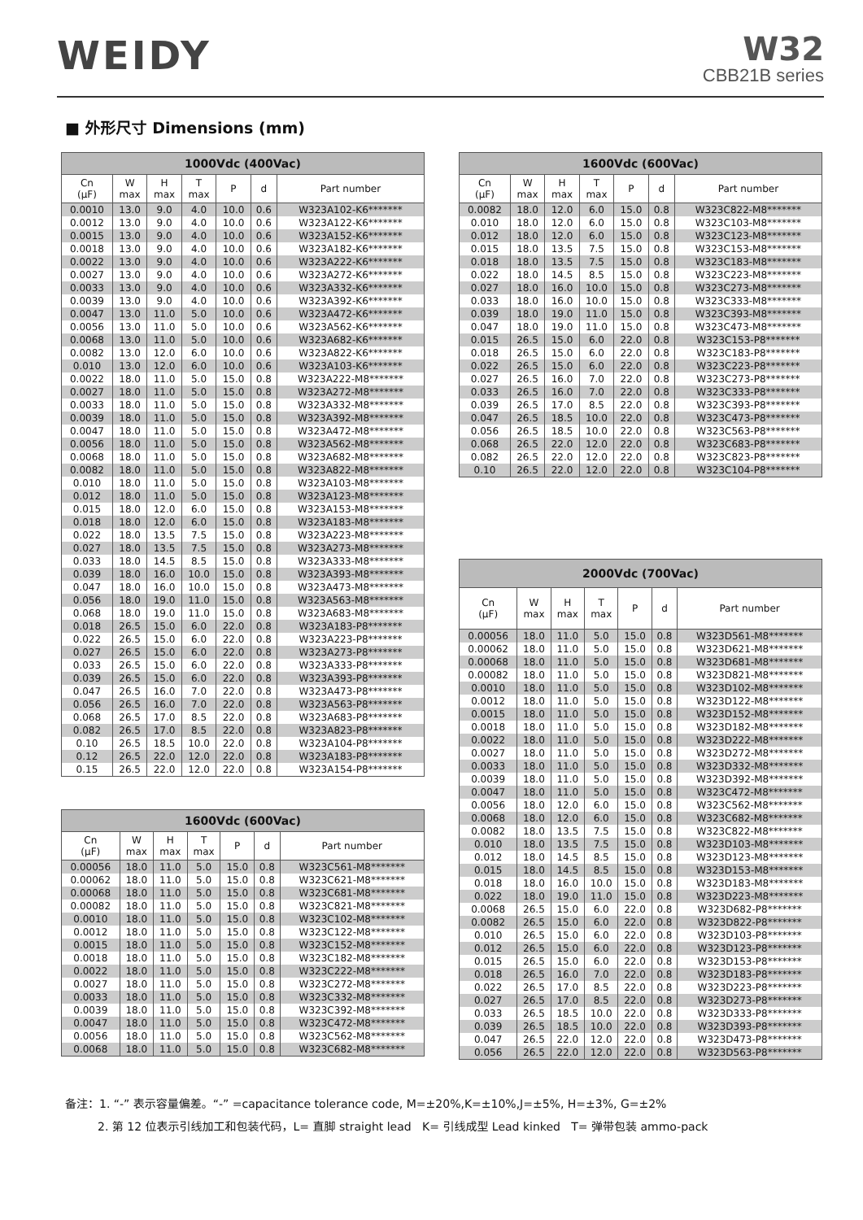WEIDY
W32
CBB21B series
■ 外形尺寸 Dimensions (mm)
| 1000Vdc (400Vac) | | | | | | |
| --- | --- | --- | --- | --- | --- | --- |
| Cn (μF) | W max | H max | T max | P | d | Part number |
| 0.0010 | 13.0 | 9.0 | 4.0 | 10.0 | 0.6 | W323A102-K6******* |
| 0.0012 | 13.0 | 9.0 | 4.0 | 10.0 | 0.6 | W323A122-K6******* |
| 0.0015 | 13.0 | 9.0 | 4.0 | 10.0 | 0.6 | W323A152-K6******* |
| 0.0018 | 13.0 | 9.0 | 4.0 | 10.0 | 0.6 | W323A182-K6******* |
| 0.0022 | 13.0 | 9.0 | 4.0 | 10.0 | 0.6 | W323A222-K6******* |
| 0.0027 | 13.0 | 9.0 | 4.0 | 10.0 | 0.6 | W323A272-K6******* |
| 0.0033 | 13.0 | 9.0 | 4.0 | 10.0 | 0.6 | W323A332-K6******* |
| 0.0039 | 13.0 | 9.0 | 4.0 | 10.0 | 0.6 | W323A392-K6******* |
| 0.0047 | 13.0 | 11.0 | 5.0 | 10.0 | 0.6 | W323A472-K6******* |
| 0.0056 | 13.0 | 11.0 | 5.0 | 10.0 | 0.6 | W323A562-K6******* |
| 0.0068 | 13.0 | 11.0 | 5.0 | 10.0 | 0.6 | W323A682-K6******* |
| 0.0082 | 13.0 | 12.0 | 6.0 | 10.0 | 0.6 | W323A822-K6******* |
| 0.010 | 13.0 | 12.0 | 6.0 | 10.0 | 0.6 | W323A103-K6******* |
| 0.0022 | 18.0 | 11.0 | 5.0 | 15.0 | 0.8 | W323A222-M8******* |
| 0.0027 | 18.0 | 11.0 | 5.0 | 15.0 | 0.8 | W323A272-M8******* |
| 0.0033 | 18.0 | 11.0 | 5.0 | 15.0 | 0.8 | W323A332-M8******* |
| 0.0039 | 18.0 | 11.0 | 5.0 | 15.0 | 0.8 | W323A392-M8******* |
| 0.0047 | 18.0 | 11.0 | 5.0 | 15.0 | 0.8 | W323A472-M8******* |
| 0.0056 | 18.0 | 11.0 | 5.0 | 15.0 | 0.8 | W323A562-M8******* |
| 0.0068 | 18.0 | 11.0 | 5.0 | 15.0 | 0.8 | W323A682-M8******* |
| 0.0082 | 18.0 | 11.0 | 5.0 | 15.0 | 0.8 | W323A822-M8******* |
| 0.010 | 18.0 | 11.0 | 5.0 | 15.0 | 0.8 | W323A103-M8******* |
| 0.012 | 18.0 | 11.0 | 5.0 | 15.0 | 0.8 | W323A123-M8******* |
| 0.015 | 18.0 | 12.0 | 6.0 | 15.0 | 0.8 | W323A153-M8******* |
| 0.018 | 18.0 | 12.0 | 6.0 | 15.0 | 0.8 | W323A183-M8******* |
| 0.022 | 18.0 | 13.5 | 7.5 | 15.0 | 0.8 | W323A223-M8******* |
| 0.027 | 18.0 | 13.5 | 7.5 | 15.0 | 0.8 | W323A273-M8******* |
| 0.033 | 18.0 | 14.5 | 8.5 | 15.0 | 0.8 | W323A333-M8******* |
| 0.039 | 18.0 | 16.0 | 10.0 | 15.0 | 0.8 | W323A393-M8******* |
| 0.047 | 18.0 | 16.0 | 10.0 | 15.0 | 0.8 | W323A473-M8******* |
| 0.056 | 18.0 | 19.0 | 11.0 | 15.0 | 0.8 | W323A563-M8******* |
| 0.068 | 18.0 | 19.0 | 11.0 | 15.0 | 0.8 | W323A683-M8******* |
| 0.018 | 26.5 | 15.0 | 6.0 | 22.0 | 0.8 | W323A183-P8******* |
| 0.022 | 26.5 | 15.0 | 6.0 | 22.0 | 0.8 | W323A223-P8******* |
| 0.027 | 26.5 | 15.0 | 6.0 | 22.0 | 0.8 | W323A273-P8******* |
| 0.033 | 26.5 | 15.0 | 6.0 | 22.0 | 0.8 | W323A333-P8******* |
| 0.039 | 26.5 | 15.0 | 6.0 | 22.0 | 0.8 | W323A393-P8******* |
| 0.047 | 26.5 | 16.0 | 7.0 | 22.0 | 0.8 | W323A473-P8******* |
| 0.056 | 26.5 | 16.0 | 7.0 | 22.0 | 0.8 | W323A563-P8******* |
| 0.068 | 26.5 | 17.0 | 8.5 | 22.0 | 0.8 | W323A683-P8******* |
| 0.082 | 26.5 | 17.0 | 8.5 | 22.0 | 0.8 | W323A823-P8******* |
| 0.10 | 26.5 | 18.5 | 10.0 | 22.0 | 0.8 | W323A104-P8******* |
| 0.12 | 26.5 | 22.0 | 12.0 | 22.0 | 0.8 | W323A183-P8******* |
| 0.15 | 26.5 | 22.0 | 12.0 | 22.0 | 0.8 | W323A154-P8******* |
| 1600Vdc (600Vac) | | | | | | |
| --- | --- | --- | --- | --- | --- | --- |
| Cn (μF) | W max | H max | T max | P | d | Part number |
| 0.00056 | 18.0 | 11.0 | 5.0 | 15.0 | 0.8 | W323C561-M8******* |
| 0.00062 | 18.0 | 11.0 | 5.0 | 15.0 | 0.8 | W323C621-M8******* |
| 0.00068 | 18.0 | 11.0 | 5.0 | 15.0 | 0.8 | W323C681-M8******* |
| 0.00082 | 18.0 | 11.0 | 5.0 | 15.0 | 0.8 | W323C821-M8******* |
| 0.0010 | 18.0 | 11.0 | 5.0 | 15.0 | 0.8 | W323C102-M8******* |
| 0.0012 | 18.0 | 11.0 | 5.0 | 15.0 | 0.8 | W323C122-M8******* |
| 0.0015 | 18.0 | 11.0 | 5.0 | 15.0 | 0.8 | W323C152-M8******* |
| 0.0018 | 18.0 | 11.0 | 5.0 | 15.0 | 0.8 | W323C182-M8******* |
| 0.0022 | 18.0 | 11.0 | 5.0 | 15.0 | 0.8 | W323C222-M8******* |
| 0.0027 | 18.0 | 11.0 | 5.0 | 15.0 | 0.8 | W323C272-M8******* |
| 0.0033 | 18.0 | 11.0 | 5.0 | 15.0 | 0.8 | W323C332-M8******* |
| 0.0039 | 18.0 | 11.0 | 5.0 | 15.0 | 0.8 | W323C392-M8******* |
| 0.0047 | 18.0 | 11.0 | 5.0 | 15.0 | 0.8 | W323C472-M8******* |
| 0.0056 | 18.0 | 11.0 | 5.0 | 15.0 | 0.8 | W323C562-M8******* |
| 0.0068 | 18.0 | 11.0 | 5.0 | 15.0 | 0.8 | W323C682-M8******* |
| 1600Vdc (600Vac) | | | | | | |
| --- | --- | --- | --- | --- | --- | --- |
| Cn (μF) | W max | H max | T max | P | d | Part number |
| 0.0082 | 18.0 | 12.0 | 6.0 | 15.0 | 0.8 | W323C822-M8******* |
| 0.010 | 18.0 | 12.0 | 6.0 | 15.0 | 0.8 | W323C103-M8******* |
| 0.012 | 18.0 | 12.0 | 6.0 | 15.0 | 0.8 | W323C123-M8******* |
| 0.015 | 18.0 | 13.5 | 7.5 | 15.0 | 0.8 | W323C153-M8******* |
| 0.018 | 18.0 | 13.5 | 7.5 | 15.0 | 0.8 | W323C183-M8******* |
| 0.022 | 18.0 | 14.5 | 8.5 | 15.0 | 0.8 | W323C223-M8******* |
| 0.027 | 18.0 | 16.0 | 10.0 | 15.0 | 0.8 | W323C273-M8******* |
| 0.033 | 18.0 | 16.0 | 10.0 | 15.0 | 0.8 | W323C333-M8******* |
| 0.039 | 18.0 | 19.0 | 11.0 | 15.0 | 0.8 | W323C393-M8******* |
| 0.047 | 18.0 | 19.0 | 11.0 | 15.0 | 0.8 | W323C473-M8******* |
| 0.015 | 26.5 | 15.0 | 6.0 | 22.0 | 0.8 | W323C153-P8******* |
| 0.018 | 26.5 | 15.0 | 6.0 | 22.0 | 0.8 | W323C183-P8******* |
| 0.022 | 26.5 | 15.0 | 6.0 | 22.0 | 0.8 | W323C223-P8******* |
| 0.027 | 26.5 | 16.0 | 7.0 | 22.0 | 0.8 | W323C273-P8******* |
| 0.033 | 26.5 | 16.0 | 7.0 | 22.0 | 0.8 | W323C333-P8******* |
| 0.039 | 26.5 | 17.0 | 8.5 | 22.0 | 0.8 | W323C393-P8******* |
| 0.047 | 26.5 | 18.5 | 10.0 | 22.0 | 0.8 | W323C473-P8******* |
| 0.056 | 26.5 | 18.5 | 10.0 | 22.0 | 0.8 | W323C563-P8******* |
| 0.068 | 26.5 | 22.0 | 12.0 | 22.0 | 0.8 | W323C683-P8******* |
| 0.082 | 26.5 | 22.0 | 12.0 | 22.0 | 0.8 | W323C823-P8******* |
| 0.10 | 26.5 | 22.0 | 12.0 | 22.0 | 0.8 | W323C104-P8******* |
| 2000Vdc (700Vac) | | | | | | |
| --- | --- | --- | --- | --- | --- | --- |
| Cn (μF) | W max | H max | T max | P | d | Part number |
| 0.00056 | 18.0 | 11.0 | 5.0 | 15.0 | 0.8 | W323D561-M8******* |
| 0.00062 | 18.0 | 11.0 | 5.0 | 15.0 | 0.8 | W323D621-M8******* |
| 0.00068 | 18.0 | 11.0 | 5.0 | 15.0 | 0.8 | W323D681-M8******* |
| 0.00082 | 18.0 | 11.0 | 5.0 | 15.0 | 0.8 | W323D821-M8******* |
| 0.0010 | 18.0 | 11.0 | 5.0 | 15.0 | 0.8 | W323D102-M8******* |
| 0.0012 | 18.0 | 11.0 | 5.0 | 15.0 | 0.8 | W323D122-M8******* |
| 0.0015 | 18.0 | 11.0 | 5.0 | 15.0 | 0.8 | W323D152-M8******* |
| 0.0018 | 18.0 | 11.0 | 5.0 | 15.0 | 0.8 | W323D182-M8******* |
| 0.0022 | 18.0 | 11.0 | 5.0 | 15.0 | 0.8 | W323D222-M8******* |
| 0.0027 | 18.0 | 11.0 | 5.0 | 15.0 | 0.8 | W323D272-M8******* |
| 0.0033 | 18.0 | 11.0 | 5.0 | 15.0 | 0.8 | W323D332-M8******* |
| 0.0039 | 18.0 | 11.0 | 5.0 | 15.0 | 0.8 | W323D392-M8******* |
| 0.0047 | 18.0 | 11.0 | 5.0 | 15.0 | 0.8 | W323C472-M8******* |
| 0.0056 | 18.0 | 12.0 | 6.0 | 15.0 | 0.8 | W323C562-M8******* |
| 0.0068 | 18.0 | 12.0 | 6.0 | 15.0 | 0.8 | W323C682-M8******* |
| 0.0082 | 18.0 | 13.5 | 7.5 | 15.0 | 0.8 | W323C822-M8******* |
| 0.010 | 18.0 | 13.5 | 7.5 | 15.0 | 0.8 | W323D103-M8******* |
| 0.012 | 18.0 | 14.5 | 8.5 | 15.0 | 0.8 | W323D123-M8******* |
| 0.015 | 18.0 | 14.5 | 8.5 | 15.0 | 0.8 | W323D153-M8******* |
| 0.018 | 18.0 | 16.0 | 10.0 | 15.0 | 0.8 | W323D183-M8******* |
| 0.022 | 18.0 | 19.0 | 11.0 | 15.0 | 0.8 | W323D223-M8******* |
| 0.0068 | 26.5 | 15.0 | 6.0 | 22.0 | 0.8 | W323D682-P8******* |
| 0.0082 | 26.5 | 15.0 | 6.0 | 22.0 | 0.8 | W323D822-P8******* |
| 0.010 | 26.5 | 15.0 | 6.0 | 22.0 | 0.8 | W323D103-P8******* |
| 0.012 | 26.5 | 15.0 | 6.0 | 22.0 | 0.8 | W323D123-P8******* |
| 0.015 | 26.5 | 15.0 | 6.0 | 22.0 | 0.8 | W323D153-P8******* |
| 0.018 | 26.5 | 16.0 | 7.0 | 22.0 | 0.8 | W323D183-P8******* |
| 0.022 | 26.5 | 17.0 | 8.5 | 22.0 | 0.8 | W323D223-P8******* |
| 0.027 | 26.5 | 17.0 | 8.5 | 22.0 | 0.8 | W323D273-P8******* |
| 0.033 | 26.5 | 18.5 | 10.0 | 22.0 | 0.8 | W323D333-P8******* |
| 0.039 | 26.5 | 18.5 | 10.0 | 22.0 | 0.8 | W323D393-P8******* |
| 0.047 | 26.5 | 22.0 | 12.0 | 22.0 | 0.8 | W323D473-P8******* |
| 0.056 | 26.5 | 22.0 | 12.0 | 22.0 | 0.8 | W323D563-P8******* |
备注：1. “-” 表示容量偏差。“-” =capacitance tolerance code, M=±20%,K=±10%,J=±5%, H=±3%, G=±2%
2. 第 12 位表示引线加工和包装代码，L= 直脚 straight lead K= 引线成型 Lead kinked T= 弹带包装 ammo-pack